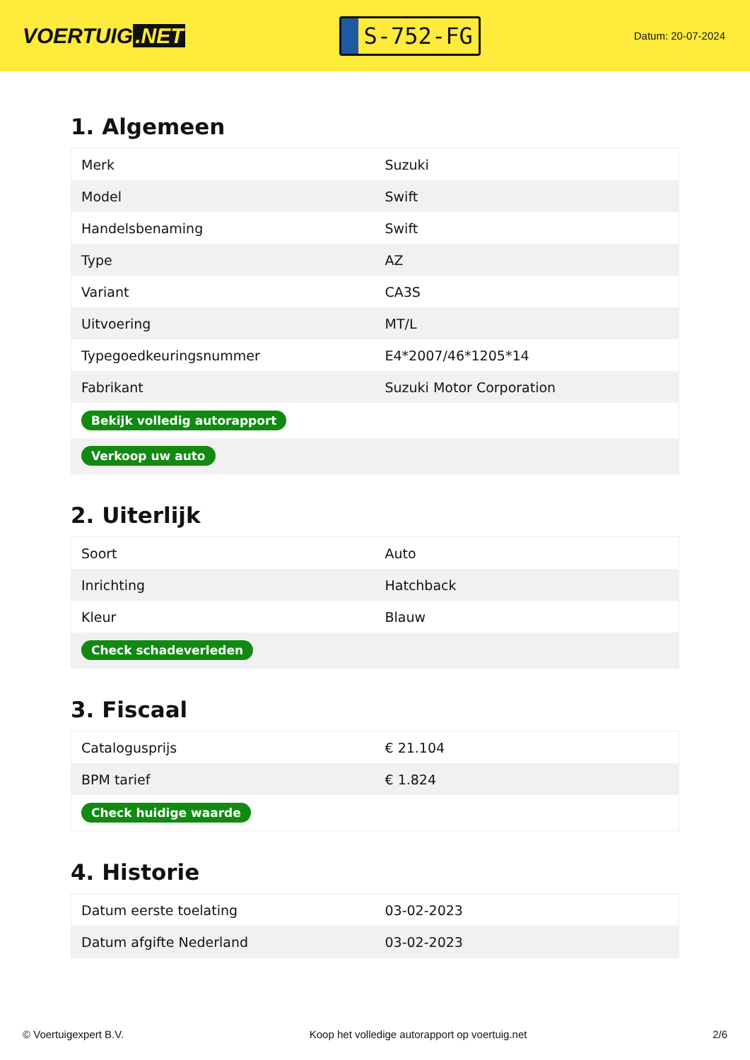VOERTUIG.NET
S-752-FG
Datum: 20-07-2024
1. Algemeen
| Merk | Suzuki |
| Model | Swift |
| Handelsbenaming | Swift |
| Type | AZ |
| Variant | CA3S |
| Uitvoering | MT/L |
| Typegoedkeuringsnummer | E4*2007/46*1205*14 |
| Fabrikant | Suzuki Motor Corporation |
| Bekijk volledig autorapport | |
| Verkoop uw auto | |
2. Uiterlijk
| Soort | Auto |
| Inrichting | Hatchback |
| Kleur | Blauw |
| Check schadeverleden | |
3. Fiscaal
| Catalogusprijs | € 21.104 |
| BPM tarief | € 1.824 |
| Check huidige waarde | |
4. Historie
| Datum eerste toelating | 03-02-2023 |
| Datum afgifte Nederland | 03-02-2023 |
© Voertuigexpert B.V. Koop het volledige autorapport op voertuig.net 2/6